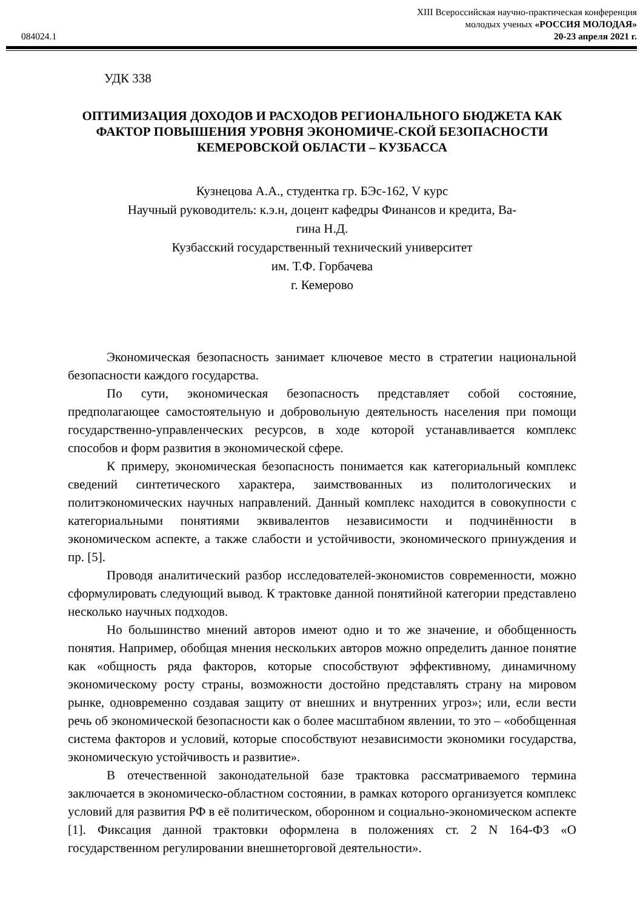084024.1
XIII Всероссийская научно-практическая конференция
молодых ученых «РОССИЯ МОЛОДАЯ»
20-23 апреля 2021 г.
УДК 338
ОПТИМИЗАЦИЯ ДОХОДОВ И РАСХОДОВ РЕГИОНАЛЬНОГО БЮДЖЕТА КАК ФАКТОР ПОВЫШЕНИЯ УРОВНЯ ЭКОНОМИЧЕ-СКОЙ БЕЗОПАСНОСТИ КЕМЕРОВСКОЙ ОБЛАСТИ – КУЗБАССА
Кузнецова А.А., студентка гр. БЭс-162, V курс
Научный руководитель: к.э.н, доцент кафедры Финансов и кредита, Ва-
гина Н.Д.
Кузбасский государственный технический университет
им. Т.Ф. Горбачева
г. Кемерово
Экономическая безопасность занимает ключевое место в стратегии национальной безопасности каждого государства.
По сути, экономическая безопасность представляет собой состояние, предполагающее самостоятельную и добровольную деятельность населения при помощи государственно-управленческих ресурсов, в ходе которой устанавливается комплекс способов и форм развития в экономической сфере.
К примеру, экономическая безопасность понимается как категориальный комплекс сведений синтетического характера, заимствованных из политологических и политэкономических научных направлений. Данный комплекс находится в совокупности с категориальными понятиями эквивалентов независимости и подчинённости в экономическом аспекте, а также слабости и устойчивости, экономического принуждения и пр. [5].
Проводя аналитический разбор исследователей-экономистов современности, можно сформулировать следующий вывод. К трактовке данной понятийной категории представлено несколько научных подходов.
Но большинство мнений авторов имеют одно и то же значение, и обобщенность понятия. Например, обобщая мнения нескольких авторов можно определить данное понятие как «общность ряда факторов, которые способствуют эффективному, динамичному экономическому росту страны, возможности достойно представлять страну на мировом рынке, одновременно создавая защиту от внешних и внутренних угроз»; или, если вести речь об экономической безопасности как о более масштабном явлении, то это – «обобщенная система факторов и условий, которые способствуют независимости экономики государства, экономическую устойчивость и развитие».
В отечественной законодательной базе трактовка рассматриваемого термина заключается в экономическо-областном состоянии, в рамках которого организуется комплекс условий для развития РФ в её политическом, оборонном и социально-экономическом аспекте [1]. Фиксация данной трактовки оформлена в положениях ст. 2 N 164-ФЗ «О государственном регулировании внешнеторговой деятельности».